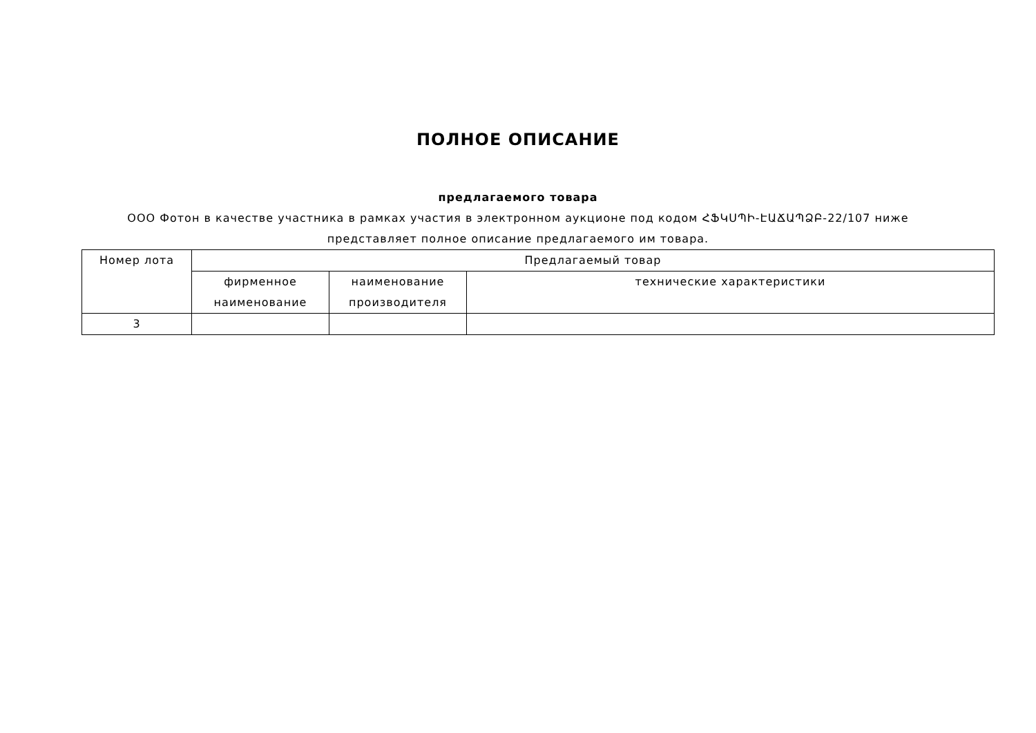ПОЛНОЕ ОПИСАНИЕ
предлагаемого товара
ООО Фотон в качестве участника в рамках участия в электронном аукционе под кодом ՀՖԿՍՊԻ-ԷԱՃԱՊՁԲ-22/107 ниже представляет полное описание предлагаемого им товара.
| Номер лота | Предлагаемый товар | | |
| --- | --- | --- | --- |
| | фирменное наименование | наименование производителя | технические характеристики |
| 3 | | | |